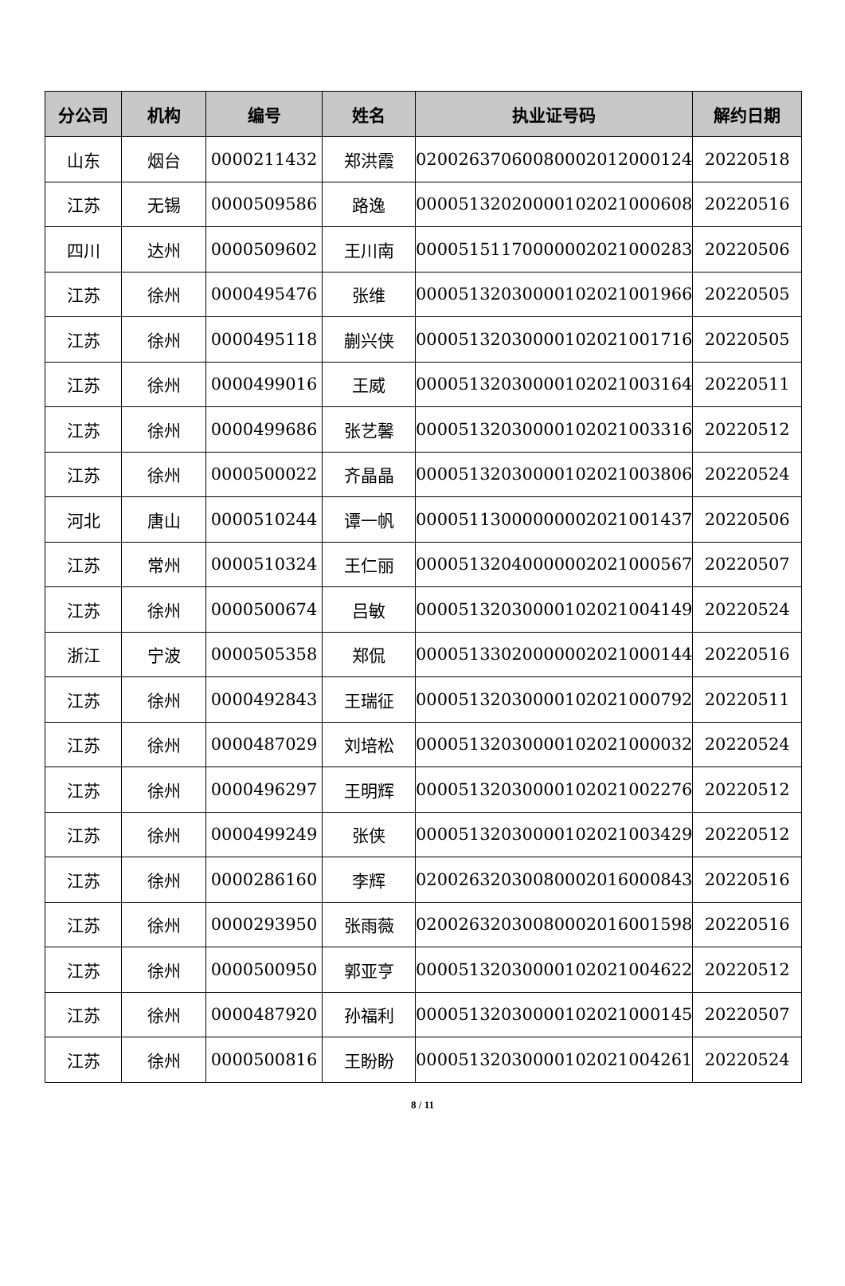| 分公司 | 机构 | 编号 | 姓名 | 执业证号码 | 解约日期 |
| --- | --- | --- | --- | --- | --- |
| 山东 | 烟台 | 0000211432 | 郑洪霞 | 02002637060080002012000124 | 20220518 |
| 江苏 | 无锡 | 0000509586 | 路逸 | 00005132020000102021000608 | 20220516 |
| 四川 | 达州 | 0000509602 | 王川南 | 00005151170000002021000283 | 20220506 |
| 江苏 | 徐州 | 0000495476 | 张维 | 00005132030000102021001966 | 20220505 |
| 江苏 | 徐州 | 0000495118 | 蒯兴侠 | 00005132030000102021001716 | 20220505 |
| 江苏 | 徐州 | 0000499016 | 王威 | 00005132030000102021003164 | 20220511 |
| 江苏 | 徐州 | 0000499686 | 张艺馨 | 00005132030000102021003316 | 20220512 |
| 江苏 | 徐州 | 0000500022 | 齐晶晶 | 00005132030000102021003806 | 20220524 |
| 河北 | 唐山 | 0000510244 | 谭一帆 | 00005113000000002021001437 | 20220506 |
| 江苏 | 常州 | 0000510324 | 王仁丽 | 00005132040000002021000567 | 20220507 |
| 江苏 | 徐州 | 0000500674 | 吕敏 | 00005132030000102021004149 | 20220524 |
| 浙江 | 宁波 | 0000505358 | 郑侃 | 00005133020000002021000144 | 20220516 |
| 江苏 | 徐州 | 0000492843 | 王瑞征 | 00005132030000102021000792 | 20220511 |
| 江苏 | 徐州 | 0000487029 | 刘培松 | 00005132030000102021000032 | 20220524 |
| 江苏 | 徐州 | 0000496297 | 王明辉 | 00005132030000102021002276 | 20220512 |
| 江苏 | 徐州 | 0000499249 | 张侠 | 00005132030000102021003429 | 20220512 |
| 江苏 | 徐州 | 0000286160 | 李辉 | 02002632030080002016000843 | 20220516 |
| 江苏 | 徐州 | 0000293950 | 张雨薇 | 02002632030080002016001598 | 20220516 |
| 江苏 | 徐州 | 0000500950 | 郭亚亨 | 00005132030000102021004622 | 20220512 |
| 江苏 | 徐州 | 0000487920 | 孙福利 | 00005132030000102021000145 | 20220507 |
| 江苏 | 徐州 | 0000500816 | 王盼盼 | 00005132030000102021004261 | 20220524 |
8 / 11